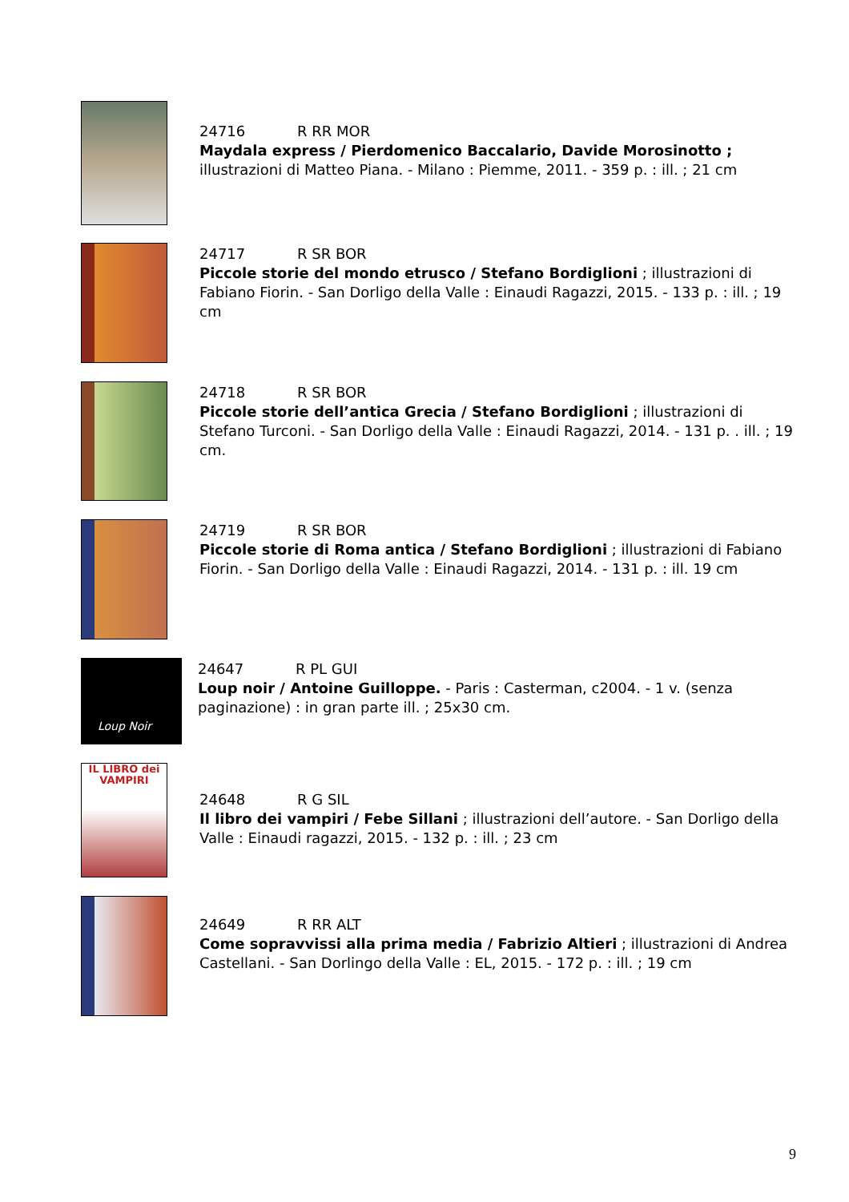24716 R RR MOR
Maydala express / Pierdomenico Baccalario, Davide Morosinotto ; illustrazioni di Matteo Piana. - Milano : Piemme, 2011. - 359 p. : ill. ; 21 cm
24717 R SR BOR
Piccole storie del mondo etrusco / Stefano Bordiglioni ; illustrazioni di Fabiano Fiorin. - San Dorligo della Valle : Einaudi Ragazzi, 2015. - 133 p. : ill. ; 19 cm
24718 R SR BOR
Piccole storie dell’antica Grecia / Stefano Bordiglioni ; illustrazioni di Stefano Turconi. - San Dorligo della Valle : Einaudi Ragazzi, 2014. - 131 p. . ill. ; 19 cm.
24719 R SR BOR
Piccole storie di Roma antica / Stefano Bordiglioni ; illustrazioni di Fabiano Fiorin. - San Dorligo della Valle : Einaudi Ragazzi, 2014. - 131 p. : ill. 19 cm
Loup Noir
24647 R PL GUI
Loup noir / Antoine Guilloppe. - Paris : Casterman, c2004. - 1 v. (senza paginazione) : in gran parte ill. ; 25x30 cm.
IL LIBRO dei VAMPIRI
24648 R G SIL
Il libro dei vampiri / Febe Sillani ; illustrazioni dell’autore. - San Dorligo della Valle : Einaudi ragazzi, 2015. - 132 p. : ill. ; 23 cm
24649 R RR ALT
Come sopravvissi alla prima media / Fabrizio Altieri ; illustrazioni di Andrea Castellani. - San Dorlingo della Valle : EL, 2015. - 172 p. : ill. ; 19 cm
9